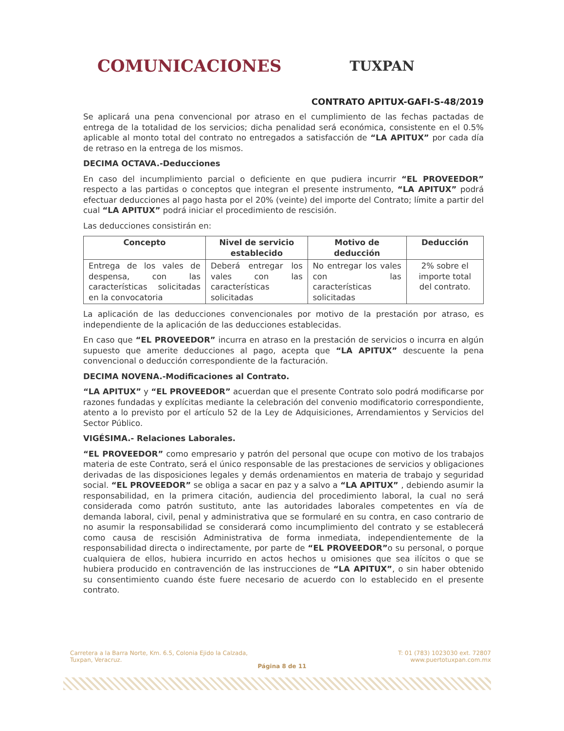COMUNICACIONES TUXPAN
CONTRATO APITUX-GAFI-S-48/2019
Se aplicará una pena convencional por atraso en el cumplimiento de las fechas pactadas de entrega de la totalidad de los servicios; dicha penalidad será económica, consistente en el 0.5% aplicable al monto total del contrato no entregados a satisfacción de “LA APITUX” por cada día de retraso en la entrega de los mismos.
DECIMA OCTAVA.-Deducciones
En caso del incumplimiento parcial o deficiente en que pudiera incurrir “EL PROVEEDOR” respecto a las partidas o conceptos que integran el presente instrumento, “LA APITUX” podrá efectuar deducciones al pago hasta por el 20% (veinte) del importe del Contrato; límite a partir del cual “LA APITUX” podrá iniciar el procedimiento de rescisión.
Las deducciones consistirán en:
| Concepto | Nivel de servicio establecido | Motivo de deducción | Deducción |
| --- | --- | --- | --- |
| Entrega de los vales de despensa, con las características solicitadas en la convocatoria | Deberá entregar los vales con las características solicitadas | No entregar los vales con las características solicitadas | 2% sobre el importe total del contrato. |
La aplicación de las deducciones convencionales por motivo de la prestación por atraso, es independiente de la aplicación de las deducciones establecidas.
En caso que “EL PROVEEDOR” incurra en atraso en la prestación de servicios o incurra en algún supuesto que amerite deducciones al pago, acepta que “LA APITUX” descuente la pena convencional o deducción correspondiente de la facturación.
DECIMA NOVENA.-Modificaciones al Contrato.
“LA APITUX” y “EL PROVEEDOR” acuerdan que el presente Contrato solo podrá modificarse por razones fundadas y explícitas mediante la celebración del convenio modificatorio correspondiente, atento a lo previsto por el artículo 52 de la Ley de Adquisiciones, Arrendamientos y Servicios del Sector Público.
VIGÉSIMA.- Relaciones Laborales.
“EL PROVEEDOR” como empresario y patrón del personal que ocupe con motivo de los trabajos materia de este Contrato, será el único responsable de las prestaciones de servicios y obligaciones derivadas de las disposiciones legales y demás ordenamientos en materia de trabajo y seguridad social. “EL PROVEEDOR” se obliga a sacar en paz y a salvo a “LA APITUX” , debiendo asumir la responsabilidad, en la primera citación, audiencia del procedimiento laboral, la cual no será considerada como patrón sustituto, ante las autoridades laborales competentes en vía de demanda laboral, civil, penal y administrativa que se formularé en su contra, en caso contrario de no asumir la responsabilidad se considerará como incumplimiento del contrato y se establecerá como causa de rescisión Administrativa de forma inmediata, independientemente de la responsabilidad directa o indirectamente, por parte de “EL PROVEEDOR”o su personal, o porque cualquiera de ellos, hubiera incurrido en actos hechos u omisiones que sea ilícitos o que se hubiera producido en contravención de las instrucciones de “LA APITUX”, o sin haber obtenido su consentimiento cuando éste fuere necesario de acuerdo con lo establecido en el presente contrato.
Carretera a la Barra Norte, Km. 6.5, Colonia Ejido la Calzada,
Tuxpan, Veracruz.
T: 01 (783) 1023030 ext. 72807
www.puertotuxpan.com.mx
Página 8 de 11